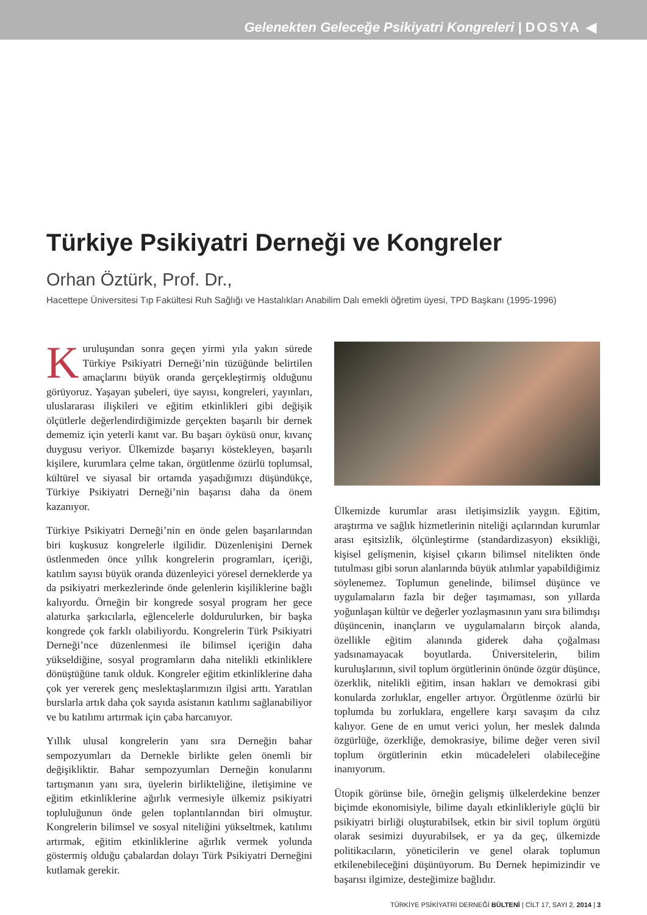Gelenekten Geleceğe Psikiyatri Kongreleri | DOSYA ◀
Türkiye Psikiyatri Derneği ve Kongreler
Orhan Öztürk, Prof. Dr.,
Hacettepe Üniversitesi Tıp Fakültesi Ruh Sağlığı ve Hastalıkları Anabilim Dalı emekli öğretim üyesi, TPD Başkanı (1995-1996)
Kuruluşundan sonra geçen yirmi yıla yakın sürede Türkiye Psikiyatri Derneği’nin tüzüğünde belirtilen amaçlarını büyük oranda gerçekleştirmiş olduğunu görüyoruz. Yaşayan şubeleri, üye sayısı, kongreleri, yayınları, uluslararası ilişkileri ve eğitim etkinlikleri gibi değişik ölçütlerle değerlendirdiğimizde gerçekten başarılı bir dernek dememiz için yeterli kanıt var. Bu başarı öyküsü onur, kıvanç duygusu veriyor. Ülkemizde başarıyı köstekleyen, başarılı kişilere, kurumlara çelme takan, örgütlenme özürlü toplumsal, kültürel ve siyasal bir ortamda yaşadığımızı düşündükçe, Türkiye Psikiyatri Derneği’nin başarısı daha da önem kazanıyor.
Türkiye Psikiyatri Derneği’nin en önde gelen başarılarından biri kuşkusuz kongrelerle ilgilidir. Düzenlenişini Dernek üstlenmeden önce yıllık kongrelerin programları, içeriği, katılım sayısı büyük oranda düzenleyici yöresel derneklerde ya da psikiyatri merkezlerinde önde gelenlerin kişiliklerine bağlı kalıyordu. Örneğin bir kongrede sosyal program her gece alaturka şarkıcılarla, eğlencelerle doldurulurken, bir başka kongrede çok farklı olabiliyordu. Kongrelerin Türk Psikiyatri Derneği’nce düzenlenmesi ile bilimsel içeriğin daha yükseldiğine, sosyal programların daha nitelikli etkinliklere dönüştüğüne tanık olduk. Kongreler eğitim etkinliklerine daha çok yer vererek genç meslektaşlarımızın ilgisi arttı. Yaratılan burslarla artık daha çok sayıda asistanın katılımı sağlanabiliyor ve bu katılımı artırmak için çaba harcanıyor.
Yıllık ulusal kongrelerin yanı sıra Derneğin bahar sempozyumları da Dernekle birlikte gelen önemli bir değişikliktir. Bahar sempozyumları Derneğin konularını tartışmanın yanı sıra, üyelerin birlikteliğine, iletişimine ve eğitim etkinliklerine ağırlık vermesiyle ülkemiz psikiyatri topluluğunun önde gelen toplantılarından biri olmuştur. Kongrelerin bilimsel ve sosyal niteliğini yükseltmek, katılımı artırmak, eğitim etkinliklerine ağırlık vermek yolunda göstermiş olduğu çabalardan dolayı Türk Psikiyatri Derneğini kutlamak gerekir.
Ülkemizde kurumlar arası iletişimsizlik yaygın. Eğitim, araştırma ve sağlık hizmetlerinin niteliği açılarından kurumlar arası eşitsizlik, ölçünleştirme (standardizasyon) eksikliği, kişisel gelişmenin, kişisel çıkarın bilimsel nitelikten önde tutulması gibi sorun alanlarında büyük atılımlar yapabildiğimiz söylenemez. Toplumun genelinde, bilimsel düşünce ve uygulamaların fazla bir değer taşımaması, son yıllarda yoğunlaşan kültür ve değerler yozlaşmasının yanı sıra bilimdışı düşüncenin, inançların ve uygulamaların birçok alanda, özellikle eğitim alanında giderek daha çoğalması yadsınamayacak boyutlarda. Üniversitelerin, bilim kuruluşlarının, sivil toplum örgütlerinin önünde özgür düşünce, özerklik, nitelikli eğitim, insan hakları ve demokrasi gibi konularda zorluklar, engeller artıyor. Örgütlenme özürlü bir toplumda bu zorluklara, engellere karşı savaşım da cılız kalıyor. Gene de en umut verici yolun, her meslek dalında özgürlüğe, özerkliğe, demokrasiye, bilime değer veren sivil toplum örgütlerinin etkin mücadeleleri olabileceğine inanıyorum.
Ütopik görünse bile, örneğin gelişmiş ülkelerdekine benzer biçimde ekonomisiyle, bilime dayalı etkinlikleriyle güçlü bir psikiyatri birliği oluşturabilsek, etkin bir sivil toplum örgütü olarak sesimizi duyurabilsek, er ya da geç, ülkemizde politikacıların, yöneticilerin ve genel olarak toplumun etkilenebileceğini düşünüyorum. Bu Dernek hepimizindir ve başarısı ilgimize, desteğimize bağlıdır.
TÜRKİYE PSİKİYATRİ DERNEĞİ BÜLTENİ | CİLT 17, SAYI 2, 2014 | 3